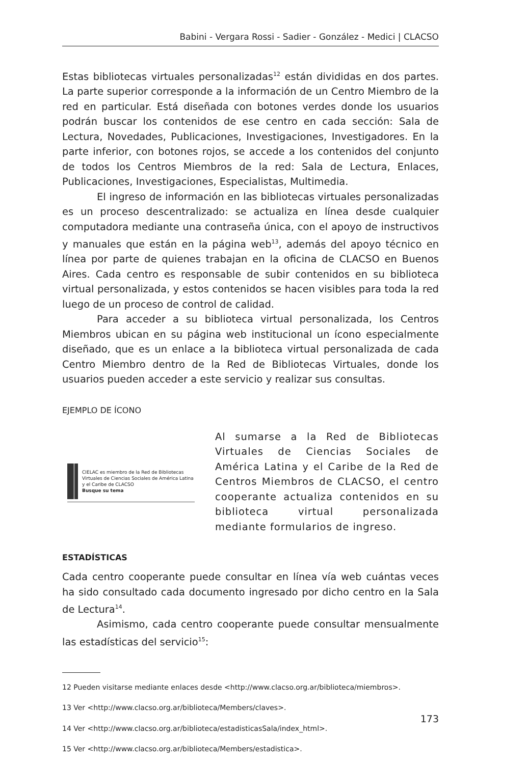Babini - Vergara Rossi - Sadier - González - Medici | CLACSO
Estas bibliotecas virtuales personalizadas<sup>12</sup> están divididas en dos partes. La parte superior corresponde a la información de un Centro Miembro de la red en particular. Está diseñada con botones verdes donde los usuarios podrán buscar los contenidos de ese centro en cada sección: Sala de Lectura, Novedades, Publicaciones, Investigaciones, Investigadores. En la parte inferior, con botones rojos, se accede a los contenidos del conjunto de todos los Centros Miembros de la red: Sala de Lectura, Enlaces, Publicaciones, Investigaciones, Especialistas, Multimedia.
El ingreso de información en las bibliotecas virtuales personalizadas es un proceso descentralizado: se actualiza en línea desde cualquier computadora mediante una contraseña única, con el apoyo de instructivos y manuales que están en la página web<sup>13</sup>, además del apoyo técnico en línea por parte de quienes trabajan en la oficina de CLACSO en Buenos Aires. Cada centro es responsable de subir contenidos en su biblioteca virtual personalizada, y estos contenidos se hacen visibles para toda la red luego de un proceso de control de calidad.
Para acceder a su biblioteca virtual personalizada, los Centros Miembros ubican en su página web institucional un ícono especialmente diseñado, que es un enlace a la biblioteca virtual personalizada de cada Centro Miembro dentro de la Red de Bibliotecas Virtuales, donde los usuarios pueden acceder a este servicio y realizar sus consultas.
EJEMPLO DE ÍCONO
CIELAC es miembro de la Red de Bibliotecas Virtuales de Ciencias Sociales de América Latina y el Caribe de CLACSO
Busque su tema
Al sumarse a la Red de Bibliotecas Virtuales de Ciencias Sociales de América Latina y el Caribe de la Red de Centros Miembros de CLACSO, el centro cooperante actualiza contenidos en su biblioteca virtual personalizada mediante formularios de ingreso.
ESTADÍSTICAS
Cada centro cooperante puede consultar en línea vía web cuántas veces ha sido consultado cada documento ingresado por dicho centro en la Sala de Lectura<sup>14</sup>.
Asimismo, cada centro cooperante puede consultar mensualmente las estadísticas del servicio<sup>15</sup>:
12 Pueden visitarse mediante enlaces desde <http://www.clacso.org.ar/biblioteca/miembros>.
13 Ver <http://www.clacso.org.ar/biblioteca/Members/claves>.
14 Ver <http://www.clacso.org.ar/biblioteca/estadisticasSala/index_html>.
15 Ver <http://www.clacso.org.ar/biblioteca/Members/estadistica>.
173